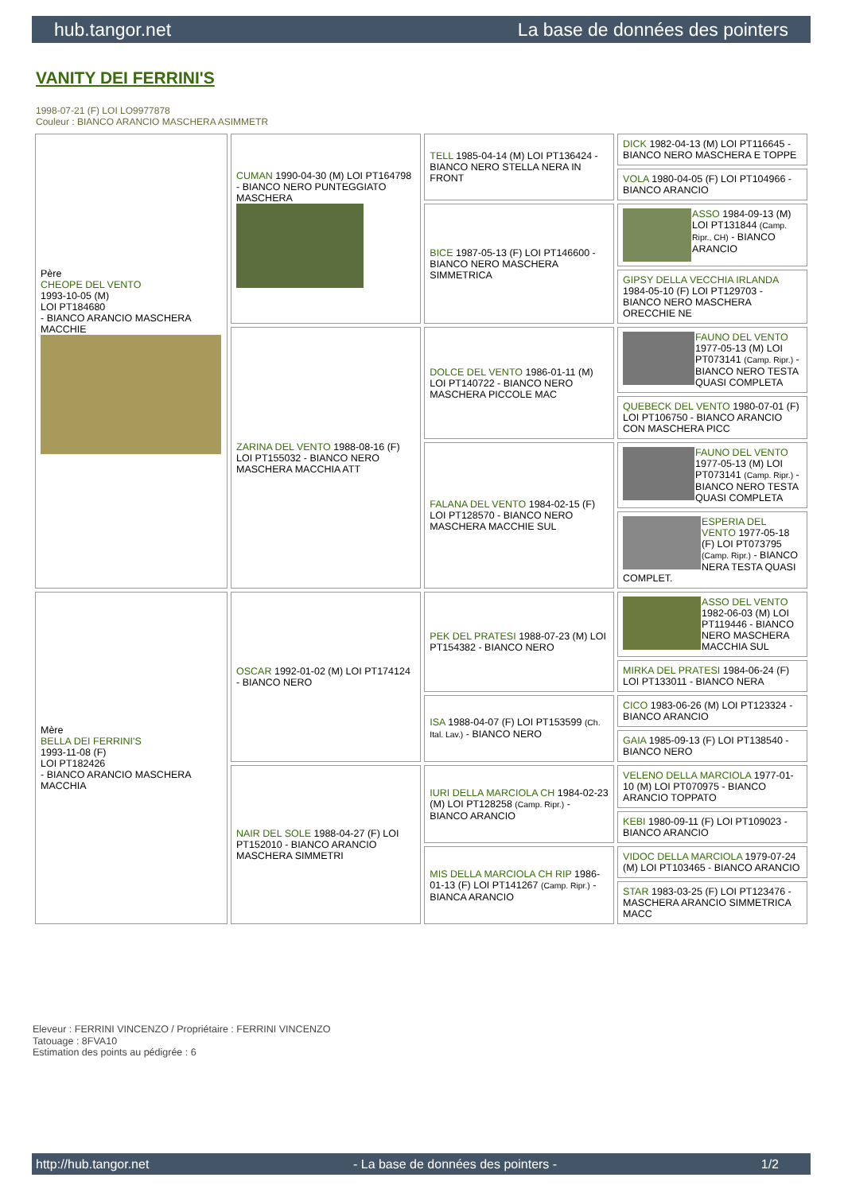hub.tangor.net La base de données des pointers
VANITY DEI FERRINI'S
1998-07-21 (F) LOI LO9977878
Couleur : BIANCO ARANCIO MASCHERA ASIMMETR
| Père CHEOPE DEL VENTO 1993-10-05 (M) LOI PT184680 - BIANCO ARANCIO MASCHERA MACCHIE | CUMAN 1990-04-30 (M) LOI PT164798 - BIANCO NERO PUNTEGGIATO MASCHERA | TELL 1985-04-14 (M) LOI PT136424 - BIANCO NERO STELLA NERA IN FRONT | DICK 1982-04-13 (M) LOI PT116645 - BIANCO NERO MASCHERA E TOPPE |
| | | | VOLA 1980-04-05 (F) LOI PT104966 - BIANCO ARANCIO |
| | | BICE 1987-05-13 (F) LOI PT146600 - BIANCO NERO MASCHERA SIMMETRICA | ASSO 1984-09-13 (M) LOI PT131844 (Camp. Ripr., CH) - BIANCO ARANCIO |
| | | | GIPSY DELLA VECCHIA IRLANDA 1984-05-10 (F) LOI PT129703 - BIANCO NERO MASCHERA ORECCHIE NE |
| | ZARINA DEL VENTO 1988-08-16 (F) LOI PT155032 - BIANCO NERO MASCHERA MACCHIA ATT | DOLCE DEL VENTO 1986-01-11 (M) LOI PT140722 - BIANCO NERO MASCHERA PICCOLE MAC | FAUNO DEL VENTO 1977-05-13 (M) LOI PT073141 (Camp. Ripr.) - BIANCO NERO TESTA QUASI COMPLETA |
| | | | QUEBECK DEL VENTO 1980-07-01 (F) LOI PT106750 - BIANCO ARANCIO CON MASCHERA PICC |
| | | FALANA DEL VENTO 1984-02-15 (F) LOI PT128570 - BIANCO NERO MASCHERA MACCHIE SUL | FAUNO DEL VENTO 1977-05-13 (M) LOI PT073141 (Camp. Ripr.) - BIANCO NERO TESTA QUASI COMPLETA |
| | | | ESPERIA DEL VENTO 1977-05-18 (F) LOI PT073795 (Camp. Ripr.) - BIANCO NERA TESTA QUASI COMPLET. |
| Mère BELLA DEI FERRINI'S 1993-11-08 (F) LOI PT182426 - BIANCO ARANCIO MASCHERA MACCHIA | OSCAR 1992-01-02 (M) LOI PT174124 - BIANCO NERO | PEK DEL PRATESI 1988-07-23 (M) LOI PT154382 - BIANCO NERO | ASSO DEL VENTO 1982-06-03 (M) LOI PT119446 - BIANCO NERO MASCHERA MACCHIA SUL |
| | | | MIRKA DEL PRATESI 1984-06-24 (F) LOI PT133011 - BIANCO NERA |
| | | ISA 1988-04-07 (F) LOI PT153599 (Ch. Ital. Lav.) - BIANCO NERO | CICO 1983-06-26 (M) LOI PT123324 - BIANCO ARANCIO |
| | | | GAIA 1985-09-13 (F) LOI PT138540 - BIANCO NERO |
| | NAIR DEL SOLE 1988-04-27 (F) LOI PT152010 - BIANCO ARANCIO MASCHERA SIMMETRI | IURI DELLA MARCIOLA CH 1984-02-23 (M) LOI PT128258 (Camp. Ripr.) - BIANCO ARANCIO | VELENO DELLA MARCIOLA 1977-01-10 (M) LOI PT070975 - BIANCO ARANCIO TOPPATO |
| | | | KEBI 1980-09-11 (F) LOI PT109023 - BIANCO ARANCIO |
| | | MIS DELLA MARCIOLA CH RIP 1986-01-13 (F) LOI PT141267 (Camp. Ripr.) - BIANCA ARANCIO | VIDOC DELLA MARCIOLA 1979-07-24 (M) LOI PT103465 - BIANCO ARANCIO |
| | | | STAR 1983-03-25 (F) LOI PT123476 - MASCHERA ARANCIO SIMMETRICA MACC |
Eleveur : FERRINI VINCENZO / Propriétaire : FERRINI VINCENZO
Tatouage : 8FVA10
Estimation des points au pédigrée : 6
http://hub.tangor.net - La base de données des pointers - 1/2